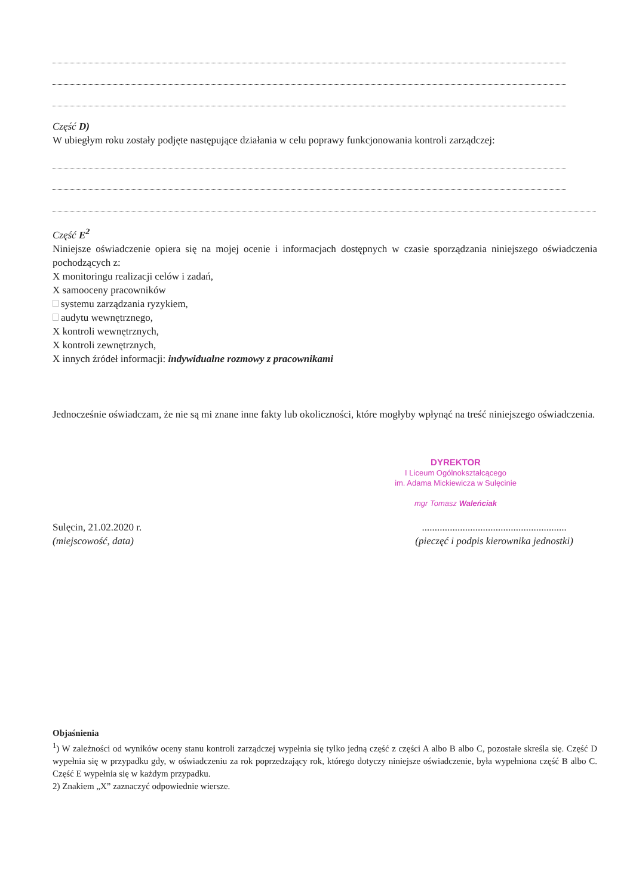Część D)
W ubiegłym roku zostały podjęte następujące działania w celu poprawy funkcjonowania kontroli zarządczej:
Część E<sup>2</sup>
Niniejsze oświadczenie opiera się na mojej ocenie i informacjach dostępnych w czasie sporządzania niniejszego oświadczenia pochodzących z:
X monitoringu realizacji celów i zadań,
X samooceny pracowników
systemu zarządzania ryzykiem,
audytu wewnętrznego,
X kontroli wewnętrznych,
X kontroli zewnętrznych,
X innych źródeł informacji: indywidualne rozmowy z pracownikami
Jednocześnie oświadczam, że nie są mi znane inne fakty lub okoliczności, które mogłyby wpłynąć na treść niniejszego oświadczenia.
DYREKTOR
I Liceum Ogólnokształcącego
im. Adama Mickiewicza w Sulęcinie
mgr Tomasz Waleńciak
Sulęcin, 21.02.2020 r.
(miejscowość, data)
.........................................................
(pieczęć i podpis kierownika jednostki)
Objaśnienia
<sup>1</sup>) W zależności od wyników oceny stanu kontroli zarządczej wypełnia się tylko jedną część z części A albo B albo C, pozostałe skreśla się. Część D wypełnia się w przypadku gdy, w oświadczeniu za rok poprzedzający rok, którego dotyczy niniejsze oświadczenie, była wypełniona część B albo C. Część E wypełnia się w każdym przypadku.
2) Znakiem „X” zaznaczyć odpowiednie wiersze.